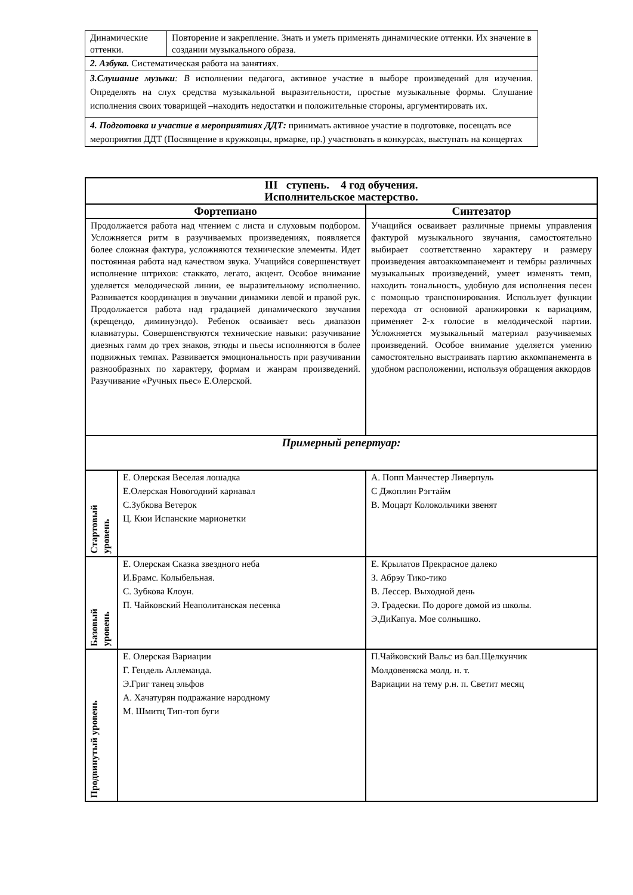| Динамические оттенки. | Повторение и закрепление. Знать и уметь применять динамические оттенки. Их значение в создании музыкального образа. |
| 2. Азбука. Систематическая работа на занятиях. | |
| 3.Слушание музыки : В исполнении педагога, активное участие в выборе произведений для изучения. Определять на слух средства музыкальной выразительности, простые музыкальные формы. Слушание исполнения своих товарищей –находить недостатки и положительные стороны, аргументировать их. | |
| 4. Подготовка и участие в мероприятиях ДДТ: принимать активное участие в подготовке, посещать все мероприятия ДДТ (Посвящение в кружковцы, ярмарке, пр.) участвовать в конкурсах, выступать на концертах | |
| III ступень. 4 год обучения. Исполнительское мастерство. | | |
| --- | --- | --- |
| Фортепиано | | Синтезатор |
| Продолжается работа над чтением с листа и слуховым подбором. Усложняется ритм в разучиваемых произведениях, появляется более сложная фактура, усложняются технические элементы. Идет постоянная работа над качеством звука. Учащийся совершенствует исполнение штрихов: стаккато, легато, акцент. Особое внимание уделяется мелодической линии, ее выразительному исполнению. Развивается координация в звучании динамики левой и правой рук. Продолжается работа над градацией динамического звучания (крещендо, диминуэндо). Ребенок осваивает весь диапазон клавиатуры. Совершенствуются технические навыки: разучивание диезных гамм до трех знаков, этюды и пьесы исполняются в более подвижных темпах. Развивается эмоциональность при разучивании разнообразных по характеру, формам и жанрам произведений. Разучивание «Ручных пьес» Е.Олерской. | | Учащийся осваивает различные приемы управления фактурой музыкального звучания, самостоятельно выбирает соответственно характеру и размеру произведения автоаккомпанемент и тембры различных музыкальных произведений, умеет изменять темп, находить тональность, удобную для исполнения песен с помощью транспонирования. Использует функции перехода от основной аранжировки к вариациям, применяет 2-х голосие в мелодической партии. Усложняется музыкальный материал разучиваемых произведений. Особое внимание уделяется умению самостоятельно выстраивать партию аккомпанемента в удобном расположении, используя обращения аккордов |
| Примерный репертуар: | | |
| Стартовый уровень | Е. Олерская Веселая лошадка Е.Олерская Новогодний карнавал С.Зубкова Ветерок Ц. Кюи Испанские марионетки | А. Попп Манчестер Ливерпуль С Джоплин Рэгтайм В. Моцарт Колокольчики звенят |
| Базовый уровень | Е. Олерская Сказка звездного неба И.Брамс. Колыбельная. С. Зубкова Клоун. П. Чайковский Неаполитанская песенка | Е. Крылатов Прекрасное далеко З. Абрэу Тико-тико В. Лессер. Выходной день Э. Градески. По дороге домой из школы. Э.ДиКапуа. Мое солнышко. |
| Продвинутый уровень | Е. Олерская Вариации Г. Гендель Аллеманда. Э.Григ танец эльфов А. Хачатурян подражание народному М. Шмитц Тип-топ буги | П.Чайковский Вальс из бал.Щелкунчик Молдовеняска молд. н. т. Вариации на тему р.н. п. Светит месяц |